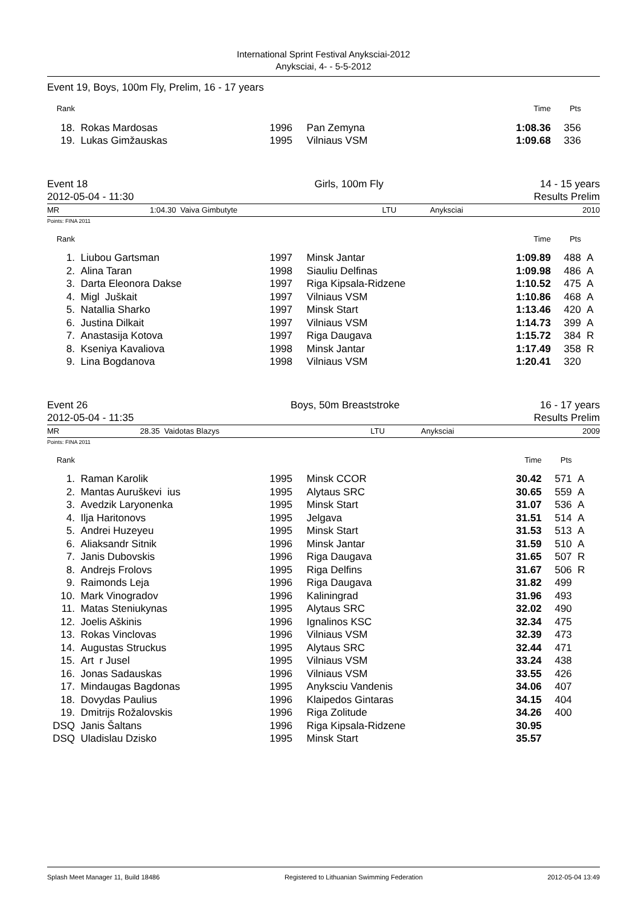International Sprint Festival Anyksciai-2012
Anyksciai, 4- - 5-5-2012
Event 19, Boys, 100m Fly, Prelim, 16 - 17 years
| Rank | | | | Time | Pts | |
| --- | --- | --- | --- | --- | --- | --- |
| 18. | Rokas Mardosas | 1996 | Pan Zemyna | 1:08.36 | 356 | |
| 19. | Lukas Gimžauskas | 1995 | Vilniaus VSM | 1:09.68 | 336 | |
| Event 18 | Girls, 100m Fly | 14 - 15 years |
| 2012-05-04 - 11:30 | | Results Prelim |
| MR | 1:04.30 | Vaiva Gimbutyte | LTU | Anyksciai | 2010 |
Points: FINA 2011
| Rank | | | | Time | Pts | |
| --- | --- | --- | --- | --- | --- | --- |
| 1. | Liubou Gartsman | 1997 | Minsk Jantar | 1:09.89 | 488 | A |
| 2. | Alina Taran | 1998 | Siauliu Delfinas | 1:09.98 | 486 | A |
| 3. | Darta Eleonora Dakse | 1997 | Riga Kipsala-Ridzene | 1:10.52 | 475 | A |
| 4. | Migl Juškait | 1997 | Vilniaus VSM | 1:10.86 | 468 | A |
| 5. | Natallia Sharko | 1997 | Minsk Start | 1:13.46 | 420 | A |
| 6. | Justina Dilkait | 1997 | Vilniaus VSM | 1:14.73 | 399 | A |
| 7. | Anastasija Kotova | 1997 | Riga Daugava | 1:15.72 | 384 | R |
| 8. | Kseniya Kavaliova | 1998 | Minsk Jantar | 1:17.49 | 358 | R |
| 9. | Lina Bogdanova | 1998 | Vilniaus VSM | 1:20.41 | 320 | |
| Event 26 | Boys, 50m Breaststroke | 16 - 17 years |
| 2012-05-04 - 11:35 | | Results Prelim |
| MR | 28.35 | Vaidotas Blazys | LTU | Anyksciai | 2009 |
Points: FINA 2011
| Rank | | | | Time | Pts | |
| --- | --- | --- | --- | --- | --- | --- |
| 1. | Raman Karolik | 1995 | Minsk CCOR | 30.42 | 571 | A |
| 2. | Mantas Auruškevi ius | 1995 | Alytaus SRC | 30.65 | 559 | A |
| 3. | Avedzik Laryonenka | 1995 | Minsk Start | 31.07 | 536 | A |
| 4. | Ilja Haritonovs | 1995 | Jelgava | 31.51 | 514 | A |
| 5. | Andrei Huzeyeu | 1995 | Minsk Start | 31.53 | 513 | A |
| 6. | Aliaksandr Sitnik | 1996 | Minsk Jantar | 31.59 | 510 | A |
| 7. | Janis Dubovskis | 1996 | Riga Daugava | 31.65 | 507 | R |
| 8. | Andrejs Frolovs | 1995 | Riga Delfins | 31.67 | 506 | R |
| 9. | Raimonds Leja | 1996 | Riga Daugava | 31.82 | 499 | |
| 10. | Mark Vinogradov | 1996 | Kaliningrad | 31.96 | 493 | |
| 11. | Matas Steniukynas | 1995 | Alytaus SRC | 32.02 | 490 | |
| 12. | Joelis Aškinis | 1996 | Ignalinos KSC | 32.34 | 475 | |
| 13. | Rokas Vinclovas | 1996 | Vilniaus VSM | 32.39 | 473 | |
| 14. | Augustas Struckus | 1995 | Alytaus SRC | 32.44 | 471 | |
| 15. | Art r Jusel | 1995 | Vilniaus VSM | 33.24 | 438 | |
| 16. | Jonas Sadauskas | 1996 | Vilniaus VSM | 33.55 | 426 | |
| 17. | Mindaugas Bagdonas | 1995 | Anyksciu Vandenis | 34.06 | 407 | |
| 18. | Dovydas Paulius | 1996 | Klaipedos Gintaras | 34.15 | 404 | |
| 19. | Dmitrijs Rožalovskis | 1996 | Riga Zolitude | 34.26 | 400 | |
| DSQ | Janis Šaltans | 1996 | Riga Kipsala-Ridzene | 30.95 | | |
| DSQ | Uladislau Dzisko | 1995 | Minsk Start | 35.57 | | |
Splash Meet Manager 11, Build 18486 Registered to Lithuanian Swimming Federation 2012-05-04 13:49